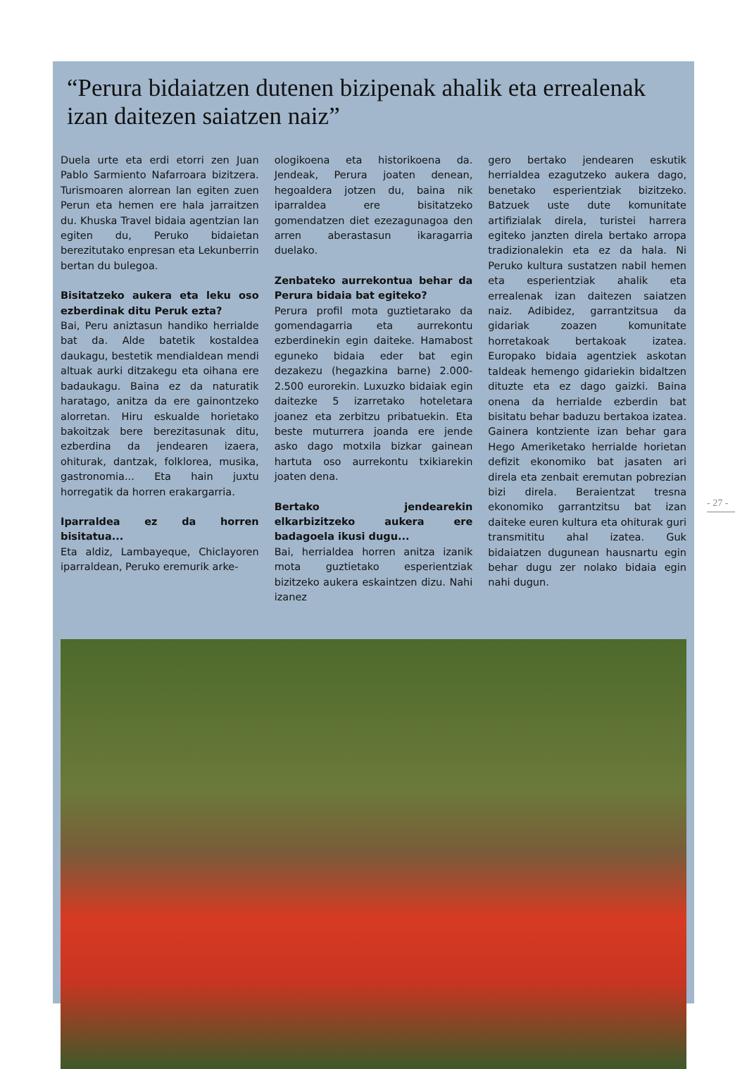“Perura bidaiatzen dutenen bizipenak ahalik eta errealenak izan daitezen saiatzen naiz”
Duela urte eta erdi etorri zen Juan Pablo Sarmiento Nafarroara bizitzera. Turismoaren alorrean lan egiten zuen Perun eta hemen ere hala jarraitzen du. Khuska Travel bidaia agentzian lan egiten du, Peruko bidaietan berezitutako enpresan eta Lekunberrin bertan du bulegoa.
Bisitatzeko aukera eta leku oso ezberdinak ditu Peruk ezta?
Bai, Peru aniztasun handiko herrialde bat da. Alde batetik kostaldea daukagu, bestetik mendialdean mendi altuak aurki ditzakegu eta oihana ere badaukagu. Baina ez da naturatik haratago, anitza da ere gainontzeko alorretan. Hiru eskualde horietako bakoitzak bere berezitasunak ditu, ezberdina da jendearen izaera, ohiturak, dantzak, folklorea, musika, gastronomia... Eta hain juxtu horregatik da horren erakargarria.
Iparraldea ez da horren bisitatua...
Eta aldiz, Lambayeque, Chiclayoren iparraldean, Peruko eremurik arke-
ologikoena eta historikoena da. Jendeak, Perura joaten denean, hegoaldera jotzen du, baina nik iparraldea ere bisitatzeko gomendatzen diet ezezagunagoa den arren aberastasun ikaragarria duelako.
Zenbateko aurrekontua behar da Perura bidaia bat egiteko?
Perura profil mota guztietarako da gomendagarria eta aurrekontu ezberdinekin egin daiteke. Hamabost eguneko bidaia eder bat egin dezakezu (hegazkina barne) 2.000-2.500 eurorekin. Luxuzko bidaiak egin daitezke 5 izarretako hoteletara joanez eta zerbitzu pribatuekin. Eta beste muturrera joanda ere jende asko dago motxila bizkar gainean hartuta oso aurrekontu txikiarekin joaten dena.
Bertako jendearekin elkarbizitzeko aukera ere badagoela ikusi dugu...
Bai, herrialdea horren anitza izanik mota guztietako esperientziak bizitzeko aukera eskaintzen dizu. Nahi izanez
gero bertako jendearen eskutik herrialdea ezagutzeko aukera dago, benetako esperientziak bizitzeko. Batzuek uste dute komunitate artifizialak direla, turistei harrera egiteko janzten direla bertako arropa tradizionalekin eta ez da hala. Ni Peruko kultura sustatzen nabil hemen eta esperientziak ahalik eta errealenak izan daitezen saiatzen naiz. Adibidez, garrantzitsua da gidariak zoazen komunitate horretakoak bertakoak izatea. Europako bidaia agentziek askotan taldeak hemengo gidariekin bidaltzen dituzte eta ez dago gaizki. Baina onena da herrialde ezberdin bat bisitatu behar baduzu bertakoa izatea. Gainera kontziente izan behar gara Hego Ameriketako herrialde horietan defizit ekonomiko bat jasaten ari direla eta zenbait eremutan pobrezian bizi direla. Beraientzat tresna ekonomiko garrantzitsu bat izan daiteke euren kultura eta ohiturak guri transmititu ahal izatea. Guk bidaiatzen dugunean hausnartu egin behar dugu zer nolako bidaia egin nahi dugun.
- 27 -